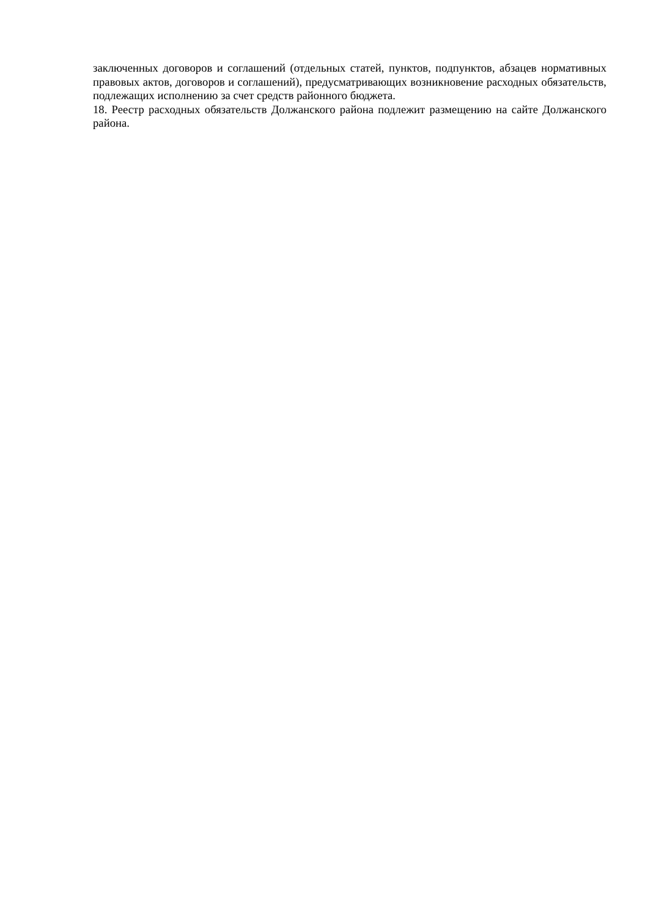заключенных договоров и соглашений (отдельных статей, пунктов, подпунктов, абзацев нормативных правовых актов, договоров и соглашений), предусматривающих возникновение расходных обязательств, подлежащих исполнению за счет средств районного бюджета.
18. Реестр расходных обязательств Должанского района подлежит размещению на сайте Должанского района.